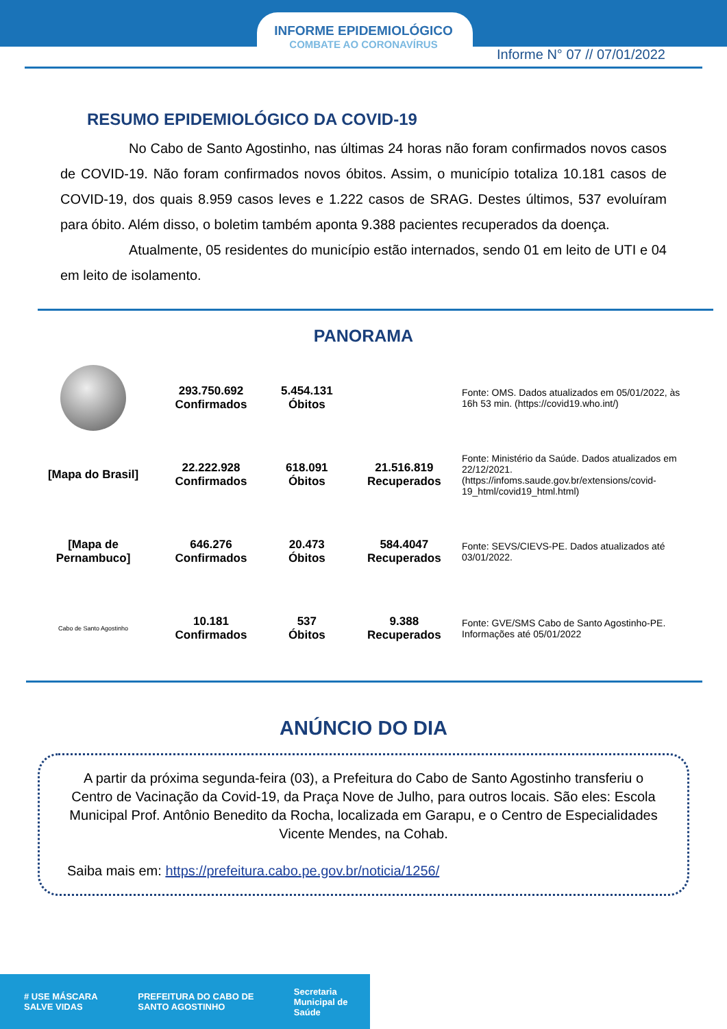INFORME EPIDEMIOLÓGICO
COMBATE AO CORONAVÍRUS
Informe N° 07 // 07/01/2022
RESUMO EPIDEMIOLÓGICO DA COVID-19
No Cabo de Santo Agostinho, nas últimas 24 horas não foram confirmados novos casos de COVID-19. Não foram confirmados novos óbitos. Assim, o município totaliza 10.181 casos de COVID-19, dos quais 8.959 casos leves e 1.222 casos de SRAG. Destes últimos, 537 evoluíram para óbito. Além disso, o boletim também aponta 9.388 pacientes recuperados da doença.
Atualmente, 05 residentes do município estão internados, sendo 01 em leito de UTI e 04 em leito de isolamento.
PANORAMA
| | 293.750.692 Confirmados | 5.454.131 Óbitos | | Fonte: OMS. Dados atualizados em 05/01/2022, às 16h 53 min. (https://covid19.who.int/) |
| [Mapa do Brasil] | 22.222.928 Confirmados | 618.091 Óbitos | 21.516.819 Recuperados | Fonte: Ministério da Saúde. Dados atualizados em 22/12/2021. (https://infoms.saude.gov.br/extensions/covid-19_html/covid19_html.html) |
| [Mapa de Pernambuco] | 646.276 Confirmados | 20.473 Óbitos | 584.4047 Recuperados | Fonte: SEVS/CIEVS-PE. Dados atualizados até 03/01/2022. |
| Cabo de Santo Agostinho | 10.181 Confirmados | 537 Óbitos | 9.388 Recuperados | Fonte: GVE/SMS Cabo de Santo Agostinho-PE. Informações até 05/01/2022 |
ANÚNCIO DO DIA
A partir da próxima segunda-feira (03), a Prefeitura do Cabo de Santo Agostinho transferiu o Centro de Vacinação da Covid-19, da Praça Nove de Julho, para outros locais. São eles: Escola Municipal Prof. Antônio Benedito da Rocha, localizada em Garapu, e o Centro de Especialidades Vicente Mendes, na Cohab.
Saiba mais em: https://prefeitura.cabo.pe.gov.br/noticia/1256/
# USE MÁSCARA SALVE VIDAS PREFEITURA DO CABO DE SANTO AGOSTINHO Secretaria Municipal de Saúde